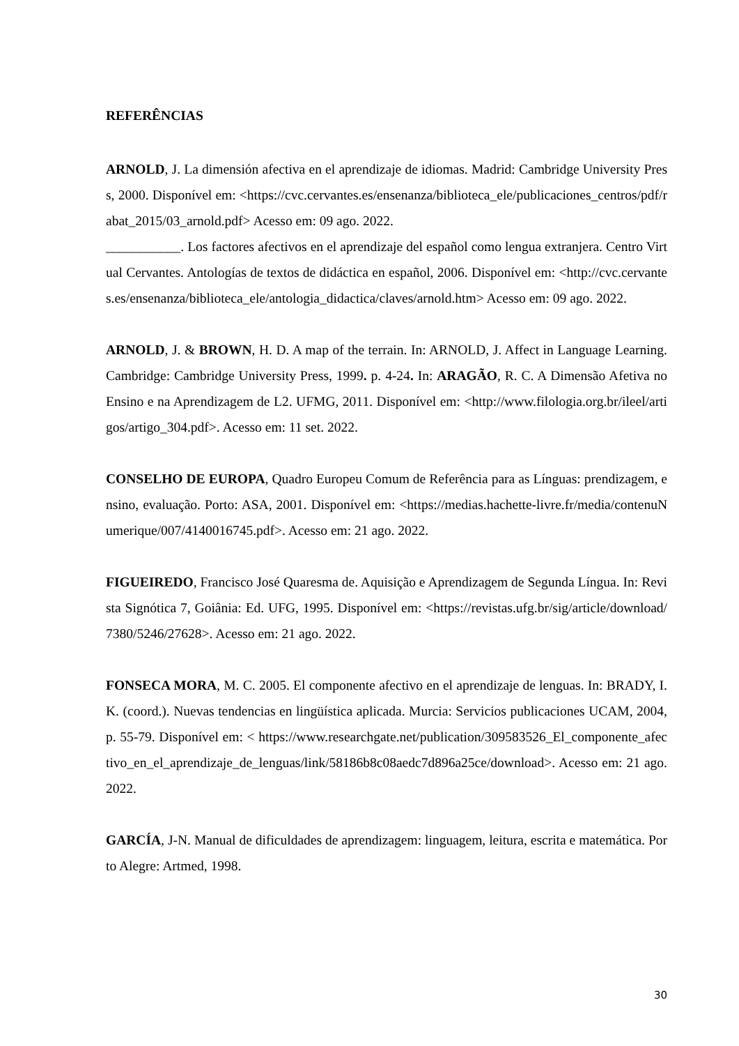REFERÊNCIAS
ARNOLD, J. La dimensión afectiva en el aprendizaje de idiomas. Madrid: Cambridge University Press, 2000. Disponível em: <https://cvc.cervantes.es/ensenanza/biblioteca_ele/publicaciones_centros/pdf/rabat_2015/03_arnold.pdf> Acesso em: 09 ago. 2022.
___________. Los factores afectivos en el aprendizaje del español como lengua extranjera. Centro Virtual Cervantes. Antologías de textos de didáctica en español, 2006. Disponível em: <http://cvc.cervantes.es/ensenanza/biblioteca_ele/antologia_didactica/claves/arnold.htm> Acesso em: 09 ago. 2022.
ARNOLD, J. & BROWN, H. D. A map of the terrain. In: ARNOLD, J. Affect in Language Learning. Cambridge: Cambridge University Press, 1999. p. 4-24. In: ARAGÃO, R. C. A Dimensão Afetiva no Ensino e na Aprendizagem de L2. UFMG, 2011. Disponível em: <http://www.filologia.org.br/ileel/artigos/artigo_304.pdf>. Acesso em: 11 set. 2022.
CONSELHO DE EUROPA, Quadro Europeu Comum de Referência para as Línguas: prendizagem, ensino, evaluação. Porto: ASA, 2001. Disponível em: <https://medias.hachette-livre.fr/media/contenuNumerique/007/4140016745.pdf>. Acesso em: 21 ago. 2022.
FIGUEIREDO, Francisco José Quaresma de. Aquisição e Aprendizagem de Segunda Língua. In: Revista Signótica 7, Goiânia: Ed. UFG, 1995. Disponível em: <https://revistas.ufg.br/sig/article/download/7380/5246/27628>. Acesso em: 21 ago. 2022.
FONSECA MORA, M. C. 2005. El componente afectivo en el aprendizaje de lenguas. In: BRADY, I. K. (coord.). Nuevas tendencias en lingüística aplicada. Murcia: Servicios publicaciones UCAM, 2004, p. 55-79. Disponível em: < https://www.researchgate.net/publication/309583526_El_componente_afectivo_en_el_aprendizaje_de_lenguas/link/58186b8c08aedc7d896a25ce/download>. Acesso em: 21 ago. 2022.
GARCÍA, J-N. Manual de dificuldades de aprendizagem: linguagem, leitura, escrita e matemática. Porto Alegre: Artmed, 1998.
30